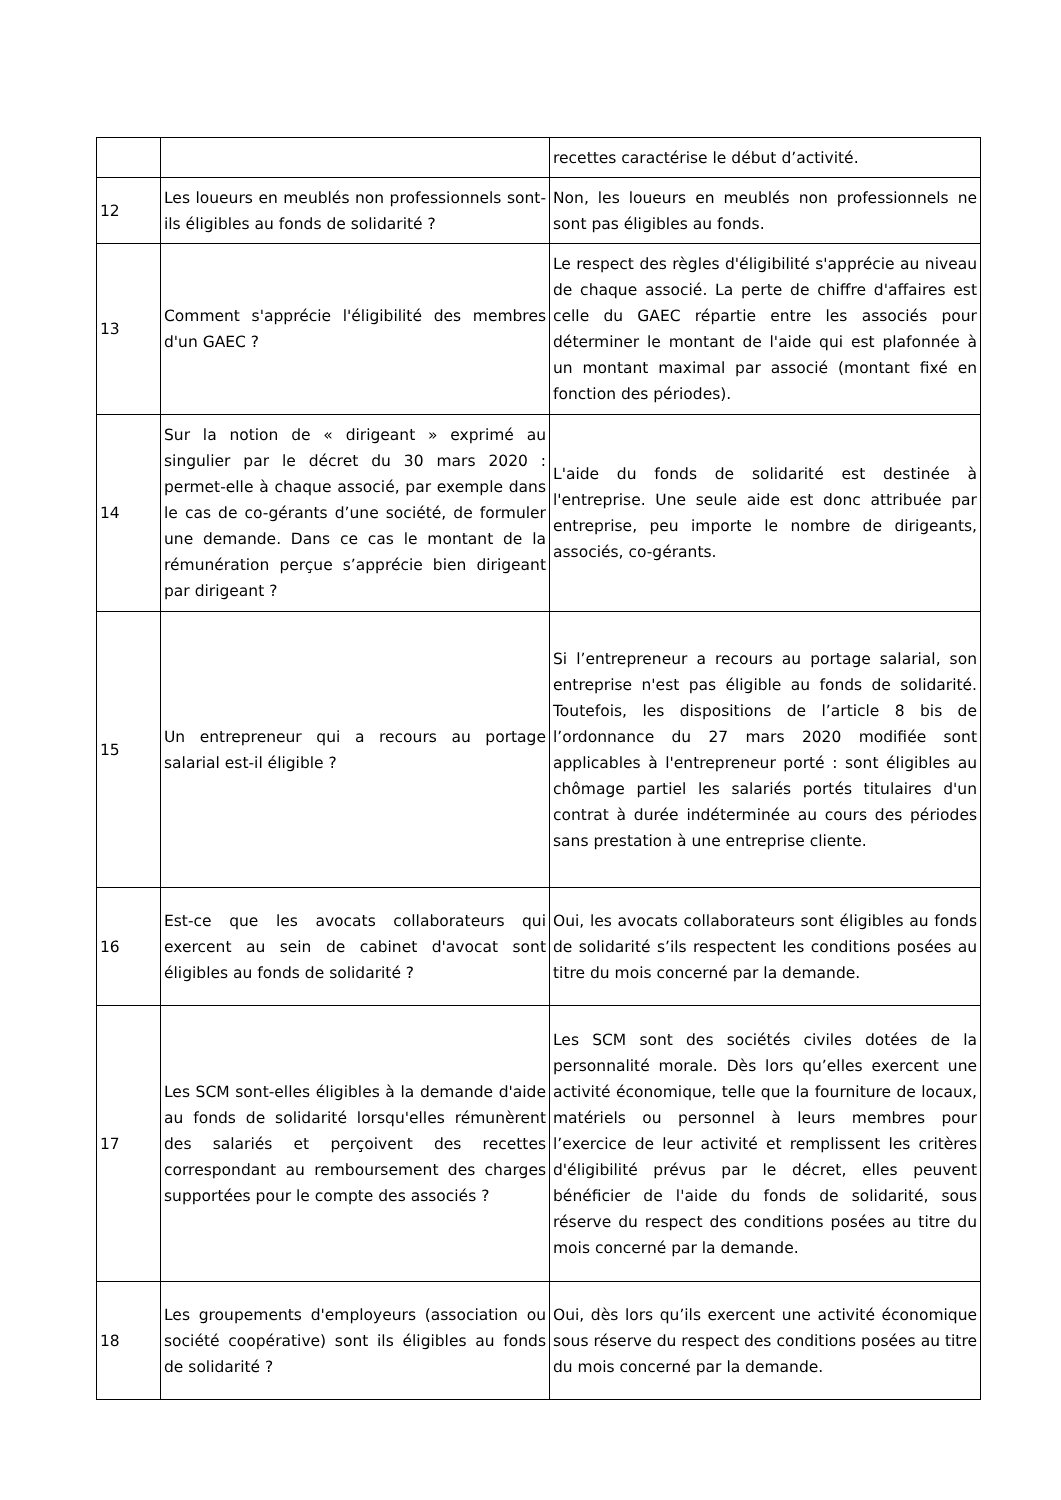| | | recettes caractérise le début d’activité. |
| 12 | Les loueurs en meublés non professionnels sont-ils éligibles au fonds de solidarité ? | Non, les loueurs en meublés non professionnels ne sont pas éligibles au fonds. |
| 13 | Comment s'apprécie l'éligibilité des membres d'un GAEC ? | Le respect des règles d'éligibilité s'apprécie au niveau de chaque associé. La perte de chiffre d'affaires est celle du GAEC répartie entre les associés pour déterminer le montant de l'aide qui est plafonnée à un montant maximal par associé (montant fixé en fonction des périodes). |
| 14 | Sur la notion de « dirigeant » exprimé au singulier par le décret du 30 mars 2020 : permet-elle à chaque associé, par exemple dans le cas de co-gérants d’une société, de formuler une demande. Dans ce cas le montant de la rémunération perçue s’apprécie bien dirigeant par dirigeant ? | L'aide du fonds de solidarité est destinée à l'entreprise. Une seule aide est donc attribuée par entreprise, peu importe le nombre de dirigeants, associés, co-gérants. |
| 15 | Un entrepreneur qui a recours au portage salarial est-il éligible ? | Si l’entrepreneur a recours au portage salarial, son entreprise n'est pas éligible au fonds de solidarité. Toutefois, les dispositions de l’article 8 bis de l’ordonnance du 27 mars 2020 modifiée sont applicables à l'entrepreneur porté : sont éligibles au chômage partiel les salariés portés titulaires d'un contrat à durée indéterminée au cours des périodes sans prestation à une entreprise cliente. |
| 16 | Est-ce que les avocats collaborateurs qui exercent au sein de cabinet d'avocat sont éligibles au fonds de solidarité ? | Oui, les avocats collaborateurs sont éligibles au fonds de solidarité s’ils respectent les conditions posées au titre du mois concerné par la demande. |
| 17 | Les SCM sont-elles éligibles à la demande d'aide au fonds de solidarité lorsqu'elles rémunèrent des salariés et perçoivent des recettes correspondant au remboursement des charges supportées pour le compte des associés ? | Les SCM sont des sociétés civiles dotées de la personnalité morale. Dès lors qu’elles exercent une activité économique, telle que la fourniture de locaux, matériels ou personnel à leurs membres pour l’exercice de leur activité et remplissent les critères d'éligibilité prévus par le décret, elles peuvent bénéficier de l'aide du fonds de solidarité, sous réserve du respect des conditions posées au titre du mois concerné par la demande. |
| 18 | Les groupements d'employeurs (association ou société coopérative) sont ils éligibles au fonds de solidarité ? | Oui, dès lors qu’ils exercent une activité économique sous réserve du respect des conditions posées au titre du mois concerné par la demande. |